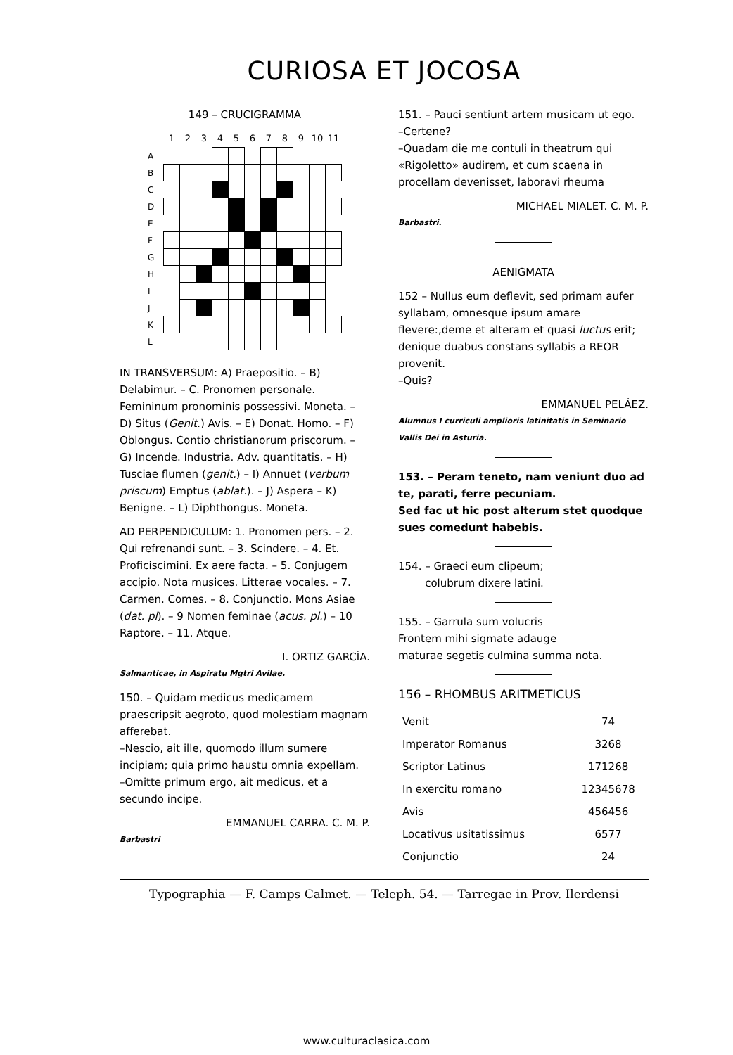CURIOSA ET JOCOSA
149 – CRUCIGRAMMA
| | 1 | 2 | 3 | 4 | 5 | 6 | 7 | 8 | 9 | 10 | 11 |
| A | | | | | | | | | | | |
| B | | | | | | | | | | | |
| C | | | | | | | | | | | |
| D | | | | | | | | | | | |
| E | | | | | | | | | | | |
| F | | | | | | | | | | | |
| G | | | | | | | | | | | |
| H | | | | | | | | | | | |
| I | | | | | | | | | | | |
| J | | | | | | | | | | | |
| K | | | | | | | | | | | |
| L | | | | | | | | | | | |
IN TRANSVERSUM: A) Praepositio. – B) Delabimur. – C. Pronomen personale. Femininum pronominis possessivi. Moneta. – D) Situs (Genit.) Avis. – E) Donat. Homo. – F) Oblongus. Contio christianorum priscorum. – G) Incende. Industria. Adv. quantitatis. – H) Tusciae flumen (genit.) – I) Annuet (verbum priscum) Emptus (ablat.). – J) Aspera – K) Benigne. – L) Diphthongus. Moneta.
AD PERPENDICULUM: 1. Pronomen pers. – 2. Qui refrenandi sunt. – 3. Scindere. – 4. Et. Proficiscimini. Ex aere facta. – 5. Conjugem accipio. Nota musices. Litterae vocales. – 7. Carmen. Comes. – 8. Conjunctio. Mons Asiae (dat. pl). – 9 Nomen feminae (acus. pl.) – 10 Raptore. – 11. Atque.
I. ORTIZ GARCÍA.
Salmanticae, in Aspiratu Mgtri Avilae.
150. – Quidam medicus medicamem praescripsit aegroto, quod molestiam magnam afferebat.
–Nescio, ait ille, quomodo illum sumere incipiam; quia primo haustu omnia expellam.
–Omitte primum ergo, ait medicus, et a secundo incipe.
EMMANUEL CARRA. C. M. P.
Barbastri
151. – Pauci sentiunt artem musicam ut ego.
–Certene?
–Quadam die me contuli in theatrum qui «Rigoletto» audirem, et cum scaena in procellam devenisset, laboravi rheuma
MICHAEL MIALET. C. M. P.
Barbastri.
AENIGMATA
152 – Nullus eum deflevit, sed primam aufer syllabam, omnesque ipsum amare flevere:,deme et alteram et quasi luctus erit; denique duabus constans syllabis a REOR provenit.
–Quis?
EMMANUEL PELÁEZ.
Alumnus I curriculi amplioris latinitatis in Seminario Vallis Dei in Asturia.
153. – Peram teneto, nam veniunt duo ad te, parati, ferre pecuniam.
Sed fac ut hic post alterum stet quodque sues comedunt habebis.
154. – Graeci eum clipeum;
colubrum dixere latini.
155. – Garrula sum volucris
Frontem mihi sigmate adauge
maturae segetis culmina summa nota.
156 – RHOMBUS ARITMETICUS
| Venit | 74 |
| Imperator Romanus | 3268 |
| Scriptor Latinus | 171268 |
| In exercitu romano | 12345678 |
| Avis | 456456 |
| Locativus usitatissimus | 6577 |
| Conjunctio | 24 |
Typographia — F. Camps Calmet. — Teleph. 54. — Tarregae in Prov. Ilerdensi
www.culturaclasica.com